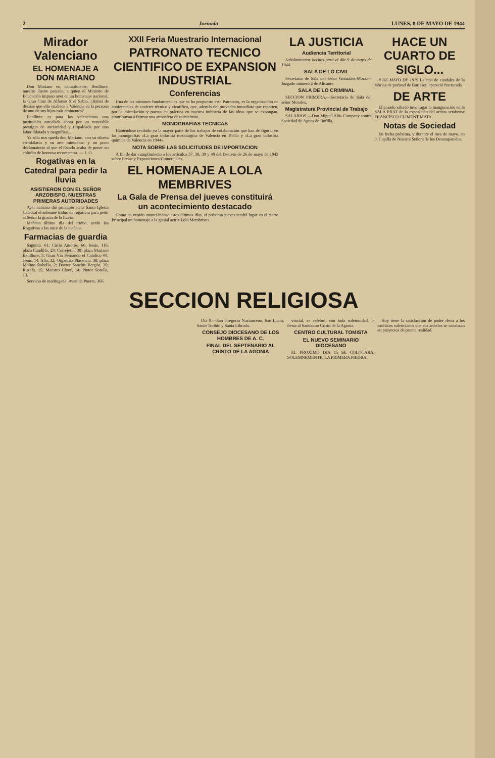2 Jornada LUNES, 8 DE MAYO DE 1944
Mirador Valenciano
EL HOMENAJE A DON MARIANO
Don Mariano es, naturalmente, Benlliure, nuestro ilustre paisano, a quien el Ministro de Educación impuso ayer en un homenaje nacional, la Gran Cruz de Alfonso X el Sabio. ¿Habrá de decirse que ello enaltece a Valencia en la persona de uno de sus hijos más eminentes?
Benlliure es para los valencianos una institución aureolada ahora por un venerable prestigio de ancianidad y respaldada por una labor dilatada y magnífica...
Ya sólo nos queda don Mariano, con su silueta estrafalaria y su arte minucioso y un poco declamatorio al que el Estado acaba de poner un colofón de honrosa recompensa. — J. O.
Rogativas en la Catedral para pedir la lluvia
ASISTIERON CON EL SEÑOR ARZOBISPO, NUESTRAS PRIMERAS AUTORIDADES
Ayer mañana dió principio en la Santa Iglesia Catedral el solemne triduo de rogativas para pedir al Señor la gracia de la lluvia.
Mañana último día del triduo, serán las Rogativas a las once de la mañana.
Farmacias de guardia
Saguntó, 61; Cirilo Amorós, 66; Jesús, 116; plaza Caudillo, 29; Correjería, 30; plaza Mariano Benlliure, 3; Gran Vía Fernando el Católico 60; Jesús, 14; Alta, 32; Organista Plasencia, 38; plaza Molino Robella, 2; Doctor Sanchis Bergón, 20; Ruzafa, 15; Maestro Clavé, 14; Pintor Sorolla, 13.
Servicio de madrugada: Avenida Puerto, 366.
XXII Feria Muestrario Internacional
PATRONATO TECNICO CIENTIFICO DE EXPANSION INDUSTRIAL
Conferencias
Una de las misiones fundamentales que se ha propuesto este Patronato, es la organización de conferencias de carácter técnico y científico, que, además del provecho inmediato que reporten, por la asimilación y puesta en práctica en nuestra industria de las ideas que se expongan, contribuyan a formar una atmósfera de tecnicismo.
MONOGRAFIAS TECNICAS
Habiéndose recibido ya la mayor parte de los trabajos de colaboración que han de figurar en las monografías «La gran industria metalúrgica de Valencia en 1944» y «La gran industria química de Valencia en 1944».
NOTA SOBRE LAS SOLICITUDES DE IMPORTACION
A fin de dar cumplimiento a los artículos 37, 38, 39 y 40 del Decreto de 26 de mayo de 1943 sobre Ferias y Exposiciones Comerciales.
EL HOMENAJE A LOLA MEMBRIVES
La Gala de Prensa del jueves constituirá un acontecimiento destacado
Como ha venido anunciándose estos últimos días, el próximo jueves tendrá lugar en el teatro Principal un homenaje a la genial actriz Lola Membrives.
LA JUSTICIA
Audiencia Territorial
Señalamientos hechos para el día 9 de mayo de 1944.
SALA DE LO CIVIL
Secretaría de Sala del señor González-Mora.—Juzgado número 2 de Alicante.
SALA DE LO CRIMINAL
SECCION PRIMERA.—Secretaría de Sala del señor Morales.
Magistratura Provincial de Trabajo
SALARIOS.—Don Miguel Alós Company contra Sociedad de Aguas de Bufilla.
HACE UN CUARTO DE SIGLO...
8 DE MAYO DE 1919 La caja de caudales de la fábrica de porland de Burjasot, apareció fracturada.
DE ARTE
El pasado sábado tuvo lugar la inauguración en la SALA PRAT de la exposición del artista setabense FRANCISCO CLIMENT MATA.
Notas de Sociedad
En fecha próxima, y durante el mes de mayo, en la Capilla de Nuestra Señora de los Desamparados.
SECCION RELIGIOSA
Día 9.—San Gregorio Nazianceno, San Lucas, Santo Toribio y Santa Librada.
CONSEJO DIOCESANO DE LOS HOMBRES DE A. C.
FINAL DEL SEPTENARIO AL CRISTO DE LA AGONIA
vincial, se celebró, con toda solemnidad, la fiesta al Santísimo Cristo de la Agonía.
CENTRO CULTURAL TOMISTA
EL NUEVO SEMINARIO DIOCESANO
EL PROXIMO DIA 15 SE COLOCARA, SOLEMNEMENTE, LA PRIMERA PIEDRA
Hoy tiene la satisfacción de poder decir a los católicos valencianos que sus anhelos se canalizan en proyectos de pronta realidad.